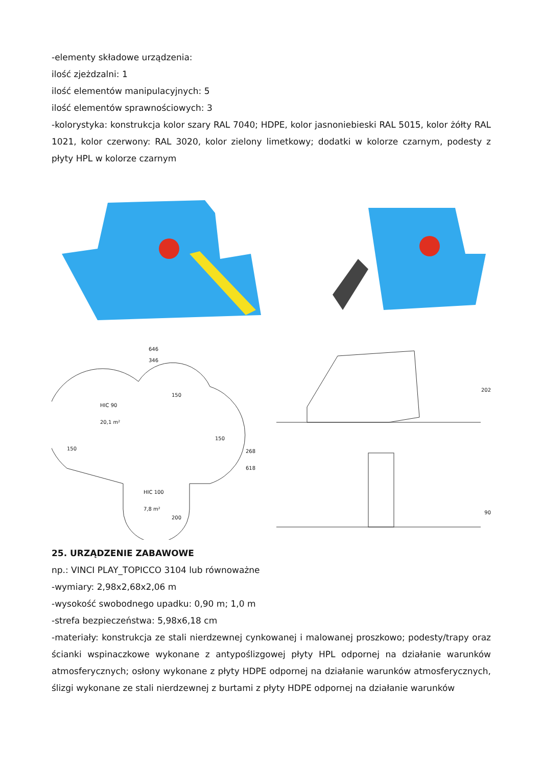-elementy składowe urządzenia:
ilość zjeżdzalni: 1
ilość elementów manipulacyjnych: 5
ilość elementów sprawnościowych: 3
-kolorystyka: konstrukcja kolor szary RAL 7040; HDPE, kolor jasnoniebieski RAL 5015, kolor żółty RAL 1021, kolor czerwony: RAL 3020, kolor zielony limetkowy; dodatki w kolorze czarnym, podesty z płyty HPL w kolorze czarnym
646
346
HIC 90
20,1 m²
150
150
HIC 100
7,8 m²
268 618
150
200
202
90
25. URZĄDZENIE ZABAWOWE
np.: VINCI PLAY_TOPICCO 3104 lub równoważne
-wymiary: 2,98x2,68x2,06 m
-wysokość swobodnego upadku: 0,90 m; 1,0 m
-strefa bezpieczeństwa: 5,98x6,18 cm
-materiały: konstrukcja ze stali nierdzewnej cynkowanej i malowanej proszkowo; podesty/trapy oraz ścianki wspinaczkowe wykonane z antypoślizgowej płyty HPL odpornej na działanie warunków atmosferycznych; osłony wykonane z płyty HDPE odpornej na działanie warunków atmosferycznych, ślizgi wykonane ze stali nierdzewnej z burtami z płyty HDPE odpornej na działanie warunków